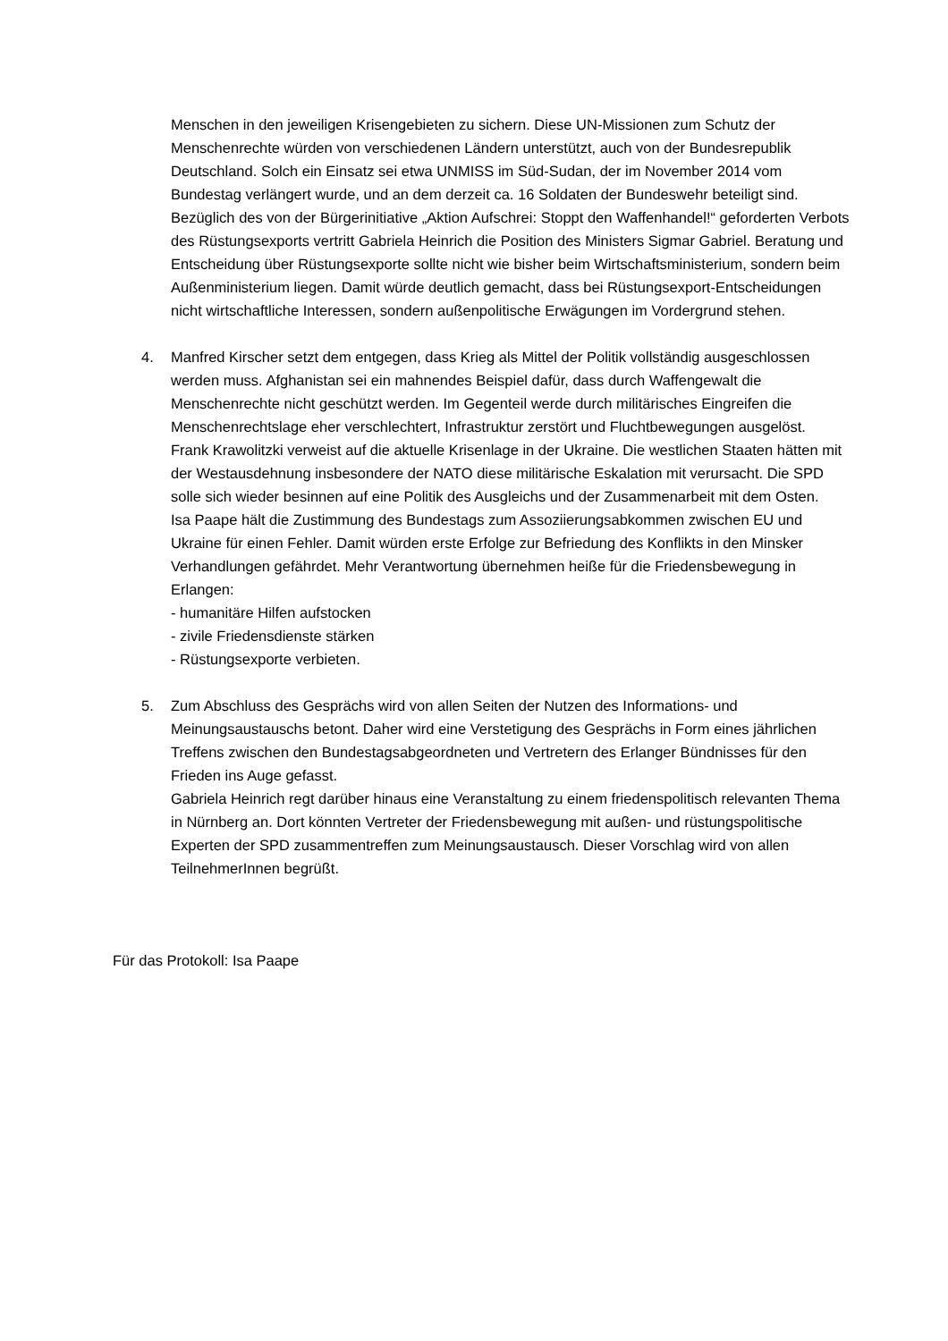Menschen in den jeweiligen Krisengebieten zu sichern. Diese UN-Missionen zum Schutz der Menschenrechte würden von verschiedenen Ländern unterstützt, auch von der Bundesrepublik Deutschland. Solch ein Einsatz sei etwa UNMISS im Süd-Sudan, der im November 2014 vom Bundestag verlängert wurde, und an dem derzeit ca. 16 Soldaten der Bundeswehr beteiligt sind.
Bezüglich des von der Bürgerinitiative „Aktion Aufschrei: Stoppt den Waffenhandel!“ geforderten Verbots des Rüstungsexports vertritt Gabriela Heinrich die Position des Ministers Sigmar Gabriel. Beratung und Entscheidung über Rüstungsexporte sollte nicht wie bisher beim Wirtschaftsministerium, sondern beim Außenministerium liegen. Damit würde deutlich gemacht, dass bei Rüstungsexport-Entscheidungen nicht wirtschaftliche Interessen, sondern außenpolitische Erwägungen im Vordergrund stehen.
4. Manfred Kirscher setzt dem entgegen, dass Krieg als Mittel der Politik vollständig ausgeschlossen werden muss. Afghanistan sei ein mahnendes Beispiel dafür, dass durch Waffengewalt die Menschenrechte nicht geschützt werden. Im Gegenteil werde durch militärisches Eingreifen die Menschenrechtslage eher verschlechtert, Infrastruktur zerstört und Fluchtbewegungen ausgelöst.
Frank Krawolitzki verweist auf die aktuelle Krisenlage in der Ukraine. Die westlichen Staaten hätten mit der Westausdehnung insbesondere der NATO diese militärische Eskalation mit verursacht. Die SPD solle sich wieder besinnen auf eine Politik des Ausgleichs und der Zusammenarbeit mit dem Osten.
Isa Paape hält die Zustimmung des Bundestags zum Assoziierungsabkommen zwischen EU und Ukraine für einen Fehler. Damit würden erste Erfolge zur Befriedung des Konflikts in den Minsker Verhandlungen gefährdet. Mehr Verantwortung übernehmen heiße für die Friedensbewegung in Erlangen:
- humanitäre Hilfen aufstocken
- zivile Friedensdienste stärken
- Rüstungsexporte verbieten.
5. Zum Abschluss des Gesprächs wird von allen Seiten der Nutzen des Informations- und Meinungsaustauschs betont. Daher wird eine Verstetigung des Gesprächs in Form eines jährlichen Treffens zwischen den Bundestagsabgeordneten und Vertretern des Erlanger Bündnisses für den Frieden ins Auge gefasst.
Gabriela Heinrich regt darüber hinaus eine Veranstaltung zu einem friedenspolitisch relevanten Thema in Nürnberg an. Dort könnten Vertreter der Friedensbewegung mit außen- und rüstungspolitische Experten der SPD zusammentreffen zum Meinungsaustausch. Dieser Vorschlag wird von allen TeilnehmerInnen begrüßt.
Für das Protokoll: Isa Paape